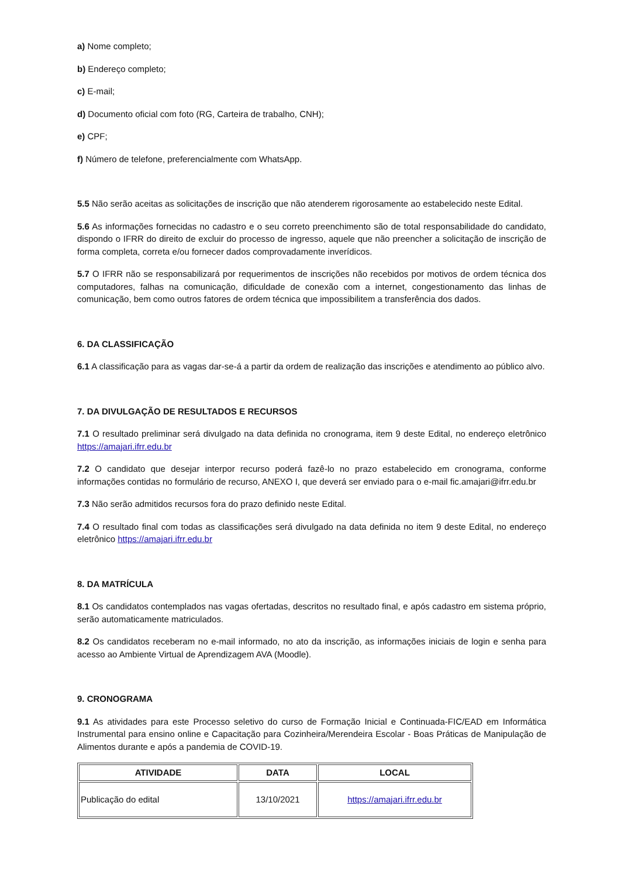a) Nome completo;
b) Endereço completo;
c) E-mail;
d) Documento oficial com foto (RG, Carteira de trabalho, CNH);
e) CPF;
f) Número de telefone, preferencialmente com WhatsApp.
5.5 Não serão aceitas as solicitações de inscrição que não atenderem rigorosamente ao estabelecido neste Edital.
5.6 As informações fornecidas no cadastro e o seu correto preenchimento são de total responsabilidade do candidato, dispondo o IFRR do direito de excluir do processo de ingresso, aquele que não preencher a solicitação de inscrição de forma completa, correta e/ou fornecer dados comprovadamente inverídicos.
5.7 O IFRR não se responsabilizará por requerimentos de inscrições não recebidos por motivos de ordem técnica dos computadores, falhas na comunicação, dificuldade de conexão com a internet, congestionamento das linhas de comunicação, bem como outros fatores de ordem técnica que impossibilitem a transferência dos dados.
6. DA CLASSIFICAÇÃO
6.1 A classificação para as vagas dar-se-á a partir da ordem de realização das inscrições e atendimento ao público alvo.
7. DA DIVULGAÇÃO DE RESULTADOS E RECURSOS
7.1 O resultado preliminar será divulgado na data definida no cronograma, item 9 deste Edital, no endereço eletrônico https://amajari.ifrr.edu.br
7.2 O candidato que desejar interpor recurso poderá fazê-lo no prazo estabelecido em cronograma, conforme informações contidas no formulário de recurso, ANEXO I, que deverá ser enviado para o e-mail fic.amajari@ifrr.edu.br
7.3 Não serão admitidos recursos fora do prazo definido neste Edital.
7.4 O resultado final com todas as classificações será divulgado na data definida no item 9 deste Edital, no endereço eletrônico https://amajari.ifrr.edu.br
8. DA MATRÍCULA
8.1 Os candidatos contemplados nas vagas ofertadas, descritos no resultado final, e após cadastro em sistema próprio, serão automaticamente matriculados.
8.2 Os candidatos receberam no e-mail informado, no ato da inscrição, as informações iniciais de login e senha para acesso ao Ambiente Virtual de Aprendizagem AVA (Moodle).
9. CRONOGRAMA
9.1 As atividades para este Processo seletivo do curso de Formação Inicial e Continuada-FIC/EAD em Informática Instrumental para ensino online e Capacitação para Cozinheira/Merendeira Escolar - Boas Práticas de Manipulação de Alimentos durante e após a pandemia de COVID-19.
| ATIVIDADE | DATA | LOCAL |
| --- | --- | --- |
| Publicação do edital | 13/10/2021 | https://amajari.ifrr.edu.br |